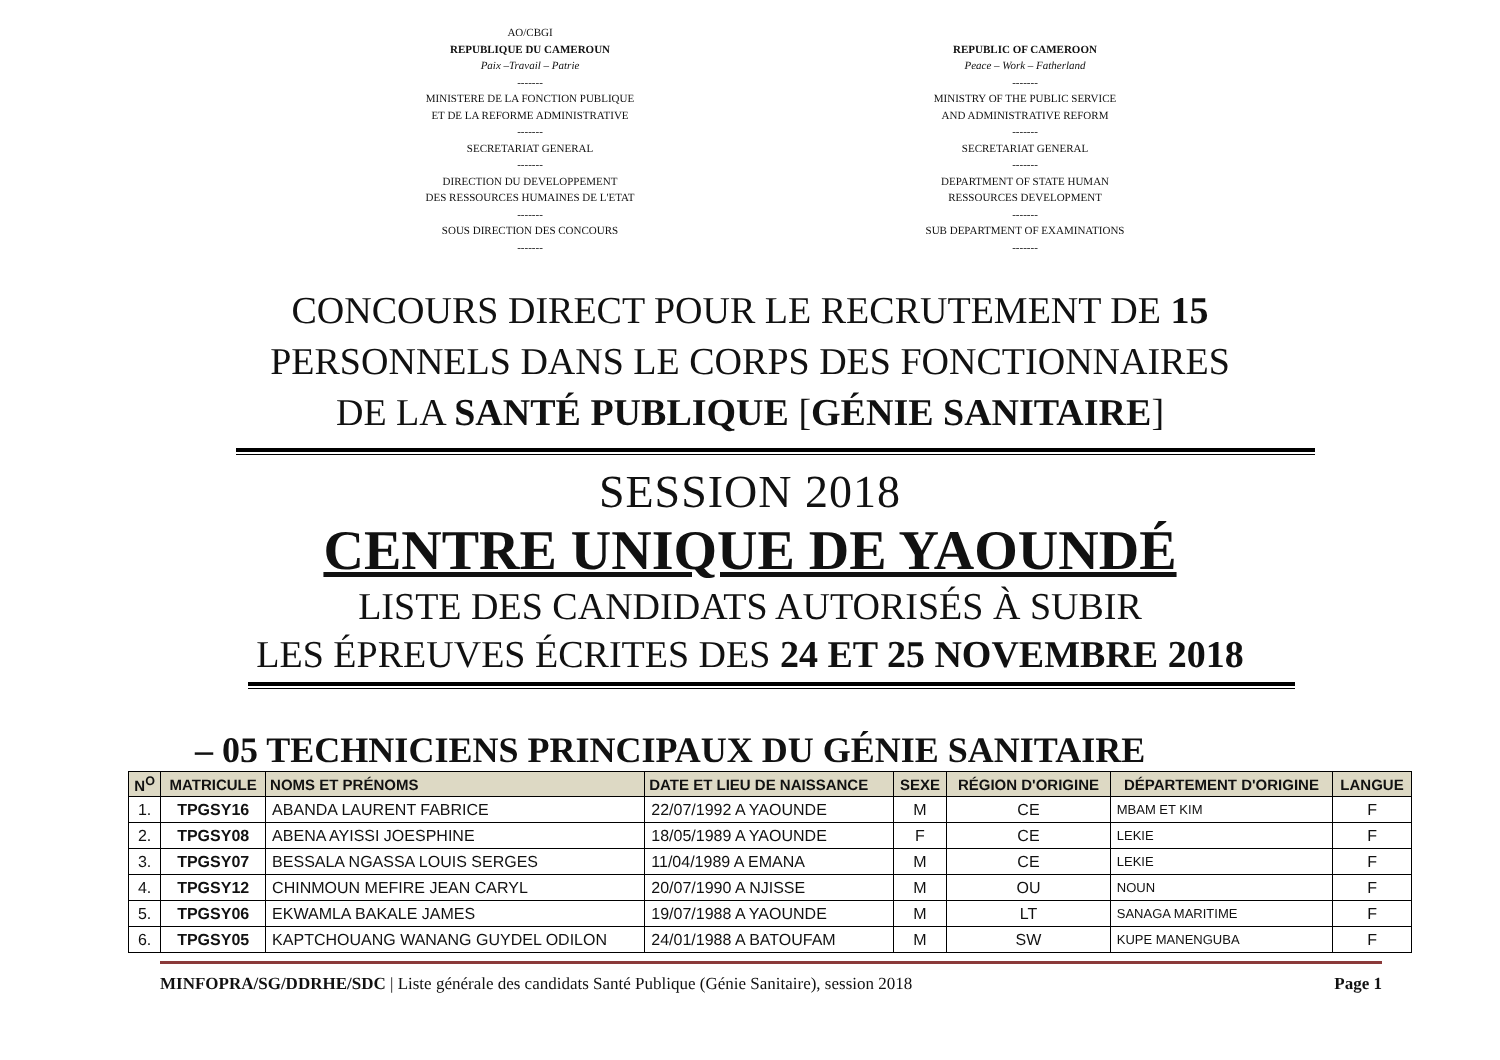AO/CBGI
REPUBLIQUE DU CAMEROUN
Paix –Travail – Patrie
-------
MINISTERE DE LA FONCTION PUBLIQUE
ET DE LA REFORME ADMINISTRATIVE
-------
SECRETARIAT GENERAL
-------
DIRECTION DU DEVELOPPEMENT
DES RESSOURCES HUMAINES DE L'ETAT
-------
SOUS DIRECTION DES CONCOURS
-------
REPUBLIC OF CAMEROON
Peace – Work – Fatherland
-------
MINISTRY OF THE PUBLIC SERVICE
AND ADMINISTRATIVE REFORM
-------
SECRETARIAT GENERAL
-------
DEPARTMENT OF STATE HUMAN
RESSOURCES DEVELOPMENT
-------
SUB DEPARTMENT OF EXAMINATIONS
-------
CONCOURS DIRECT POUR LE RECRUTEMENT DE 15
PERSONNELS DANS LE CORPS DES FONCTIONNAIRES
DE LA SANTÉ PUBLIQUE [GÉNIE SANITAIRE]
SESSION 2018
CENTRE UNIQUE DE YAOUNDÉ
LISTE DES CANDIDATS AUTORISÉS À SUBIR
LES ÉPREUVES ÉCRITES DES 24 ET 25 NOVEMBRE 2018
– 05 TECHNICIENS PRINCIPAUX DU GÉNIE SANITAIRE
| N<sup>O</sup> | MATRICULE | NOMS ET PRÉNOMS | DATE ET LIEU DE NAISSANCE | SEXE | RÉGION D'ORIGINE | DÉPARTEMENT D'ORIGINE | LANGUE |
| --- | --- | --- | --- | --- | --- | --- | --- |
| 1. | TPGSY16 | ABANDA LAURENT FABRICE | 22/07/1992 A YAOUNDE | M | CE | MBAM ET KIM | F |
| 2. | TPGSY08 | ABENA AYISSI JOESPHINE | 18/05/1989 A YAOUNDE | F | CE | LEKIE | F |
| 3. | TPGSY07 | BESSALA NGASSA LOUIS SERGES | 11/04/1989 A EMANA | M | CE | LEKIE | F |
| 4. | TPGSY12 | CHINMOUN MEFIRE JEAN CARYL | 20/07/1990 A NJISSE | M | OU | NOUN | F |
| 5. | TPGSY06 | EKWAMLA BAKALE JAMES | 19/07/1988 A YAOUNDE | M | LT | SANAGA MARITIME | F |
| 6. | TPGSY05 | KAPTCHOUANG WANANG GUYDEL ODILON | 24/01/1988 A BATOUFAM | M | SW | KUPE MANENGUBA | F |
MINFOPRA/SG/DDRHE/SDC | Liste générale des candidats Santé Publique (Génie Sanitaire), session 2018 Page 1